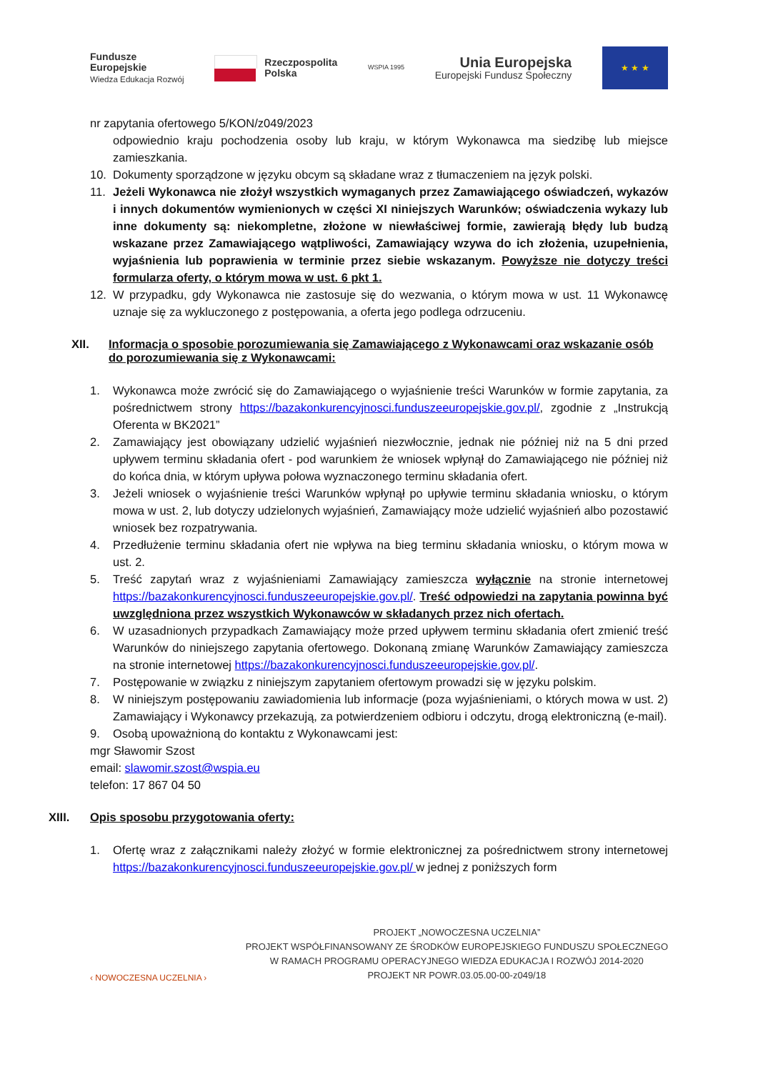Fundusze
Europejskie
Wiedza Edukacja Rozwój
Rzeczpospolita
Polska
WSPIA 1995
Unia Europejska
Europejski Fundusz Społeczny
★ ★ ★
nr zapytania ofertowego 5/KON/z049/2023
odpowiednio kraju pochodzenia osoby lub kraju, w którym Wykonawca ma siedzibę lub miejsce zamieszkania.
10. Dokumenty sporządzone w języku obcym są składane wraz z tłumaczeniem na język polski.
11. Jeżeli Wykonawca nie złożył wszystkich wymaganych przez Zamawiającego oświadczeń, wykazów i innych dokumentów wymienionych w części XI niniejszych Warunków; oświadczenia wykazy lub inne dokumenty są: niekompletne, złożone w niewłaściwej formie, zawierają błędy lub budzą wskazane przez Zamawiającego wątpliwości, Zamawiający wzywa do ich złożenia, uzupełnienia, wyjaśnienia lub poprawienia w terminie przez siebie wskazanym. Powyższe nie dotyczy treści formularza oferty, o którym mowa w ust. 6 pkt 1.
12. W przypadku, gdy Wykonawca nie zastosuje się do wezwania, o którym mowa w ust. 11 Wykonawcę uznaje się za wykluczonego z postępowania, a oferta jego podlega odrzuceniu.
XII. Informacja o sposobie porozumiewania się Zamawiającego z Wykonawcami oraz wskazanie osób do porozumiewania się z Wykonawcami:
1. Wykonawca może zwrócić się do Zamawiającego o wyjaśnienie treści Warunków w formie zapytania, za pośrednictwem strony https://bazakonkurencyjnosci.funduszeeuropejskie.gov.pl/, zgodnie z „Instrukcją Oferenta w BK2021”
2. Zamawiający jest obowiązany udzielić wyjaśnień niezwłocznie, jednak nie później niż na 5 dni przed upływem terminu składania ofert - pod warunkiem że wniosek wpłynął do Zamawiającego nie później niż do końca dnia, w którym upływa połowa wyznaczonego terminu składania ofert.
3. Jeżeli wniosek o wyjaśnienie treści Warunków wpłynął po upływie terminu składania wniosku, o którym mowa w ust. 2, lub dotyczy udzielonych wyjaśnień, Zamawiający może udzielić wyjaśnień albo pozostawić wniosek bez rozpatrywania.
4. Przedłużenie terminu składania ofert nie wpływa na bieg terminu składania wniosku, o którym mowa w ust. 2.
5. Treść zapytań wraz z wyjaśnieniami Zamawiający zamieszcza wyłącznie na stronie internetowej https://bazakonkurencyjnosci.funduszeeuropejskie.gov.pl/. Treść odpowiedzi na zapytania powinna być uwzględniona przez wszystkich Wykonawców w składanych przez nich ofertach.
6. W uzasadnionych przypadkach Zamawiający może przed upływem terminu składania ofert zmienić treść Warunków do niniejszego zapytania ofertowego. Dokonaną zmianę Warunków Zamawiający zamieszcza na stronie internetowej https://bazakonkurencyjnosci.funduszeeuropejskie.gov.pl/.
7. Postępowanie w związku z niniejszym zapytaniem ofertowym prowadzi się w języku polskim.
8. W niniejszym postępowaniu zawiadomienia lub informacje (poza wyjaśnieniami, o których mowa w ust. 2) Zamawiający i Wykonawcy przekazują, za potwierdzeniem odbioru i odczytu, drogą elektroniczną (e-mail).
9. Osobą upoważnioną do kontaktu z Wykonawcami jest:
mgr Sławomir Szost
email: slawomir.szost@wspia.eu
telefon: 17 867 04 50
XIII. Opis sposobu przygotowania oferty:
1. Ofertę wraz z załącznikami należy złożyć w formie elektronicznej za pośrednictwem strony internetowej https://bazakonkurencyjnosci.funduszeeuropejskie.gov.pl/ w jednej z poniższych form
‹ NOWOCZESNA UCZELNIA ›
PROJEKT „NOWOCZESNA UCZELNIA”
PROJEKT WSPÓŁFINANSOWANY ZE ŚRODKÓW EUROPEJSKIEGO FUNDUSZU SPOŁECZNEGO
W RAMACH PROGRAMU OPERACYJNEGO WIEDZA EDUKACJA I ROZWÓJ 2014-2020
PROJEKT NR POWR.03.05.00-00-z049/18